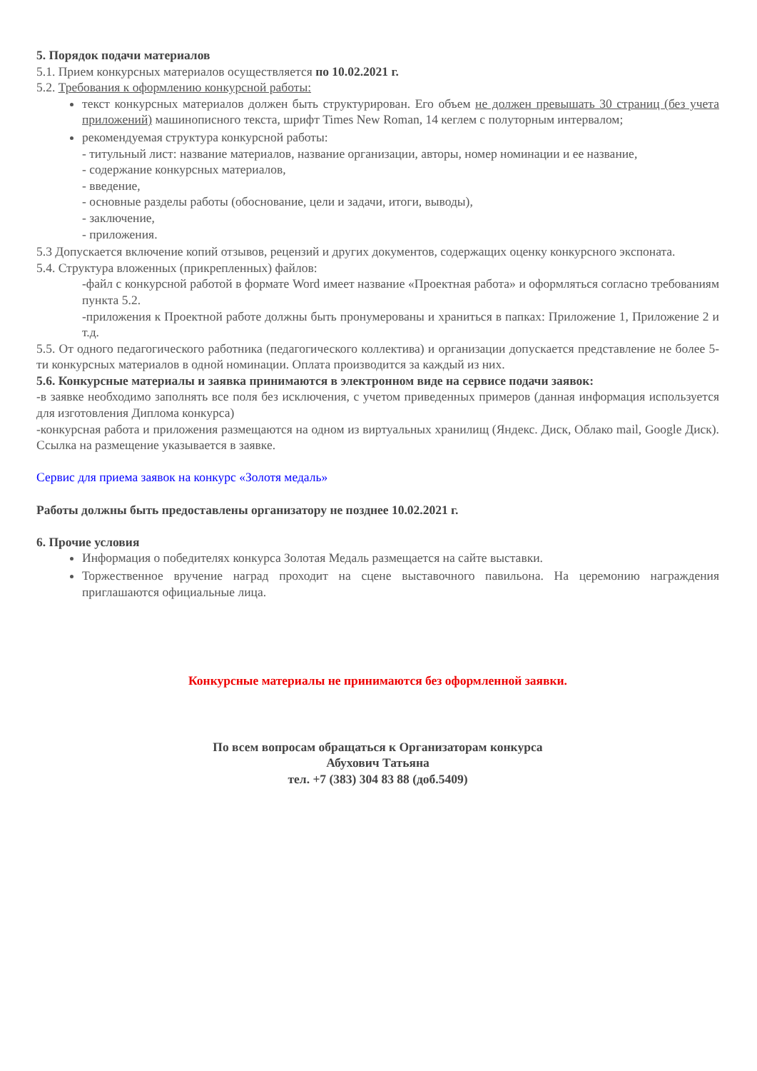5. Порядок подачи материалов
5.1. Прием конкурсных материалов осуществляется по 10.02.2021 г.
5.2. Требования к оформлению конкурсной работы:
текст конкурсных материалов должен быть структурирован. Его объем не должен превышать 30 страниц (без учета приложений) машинописного текста, шрифт Times New Roman, 14 кеглем с полуторным интервалом;
рекомендуемая структура конкурсной работы:
- титульный лист: название материалов, название организации, авторы, номер номинации и ее название,
- содержание конкурсных материалов,
- введение,
- основные разделы работы (обоснование, цели и задачи, итоги, выводы),
- заключение,
- приложения.
5.3 Допускается включение копий отзывов, рецензий и других документов, содержащих оценку конкурсного экспоната.
5.4. Структура вложенных (прикрепленных) файлов:
-файл с конкурсной работой в формате Word имеет название «Проектная работа» и оформляться согласно требованиям пункта 5.2.
-приложения к Проектной работе должны быть пронумерованы и храниться в папках: Приложение 1, Приложение 2 и т.д.
5.5. От одного педагогического работника (педагогического коллектива) и организации допускается представление не более 5-ти конкурсных материалов в одной номинации. Оплата производится за каждый из них.
5.6. Конкурсные материалы и заявка принимаются в электронном виде на сервисе подачи заявок:
-в заявке необходимо заполнять все поля без исключения, с учетом приведенных примеров (данная информация используется для изготовления Диплома конкурса)
-конкурсная работа и приложения размещаются на одном из виртуальных хранилищ (Яндекс. Диск, Облако mail, Google Диск). Ссылка на размещение указывается в заявке.
Сервис для приема заявок на конкурс «Золотя медаль»
Работы должны быть предоставлены организатору не позднее 10.02.2021 г.
6. Прочие условия
Информация о победителях конкурса Золотая Медаль размещается на сайте выставки.
Торжественное вручение наград проходит на сцене выставочного павильона. На церемонию награждения приглашаются официальные лица.
Конкурсные материалы не принимаются без оформленной заявки.
По всем вопросам обращаться к Организаторам конкурса
Абухович Татьяна
тел. +7 (383) 304 83 88 (доб.5409)